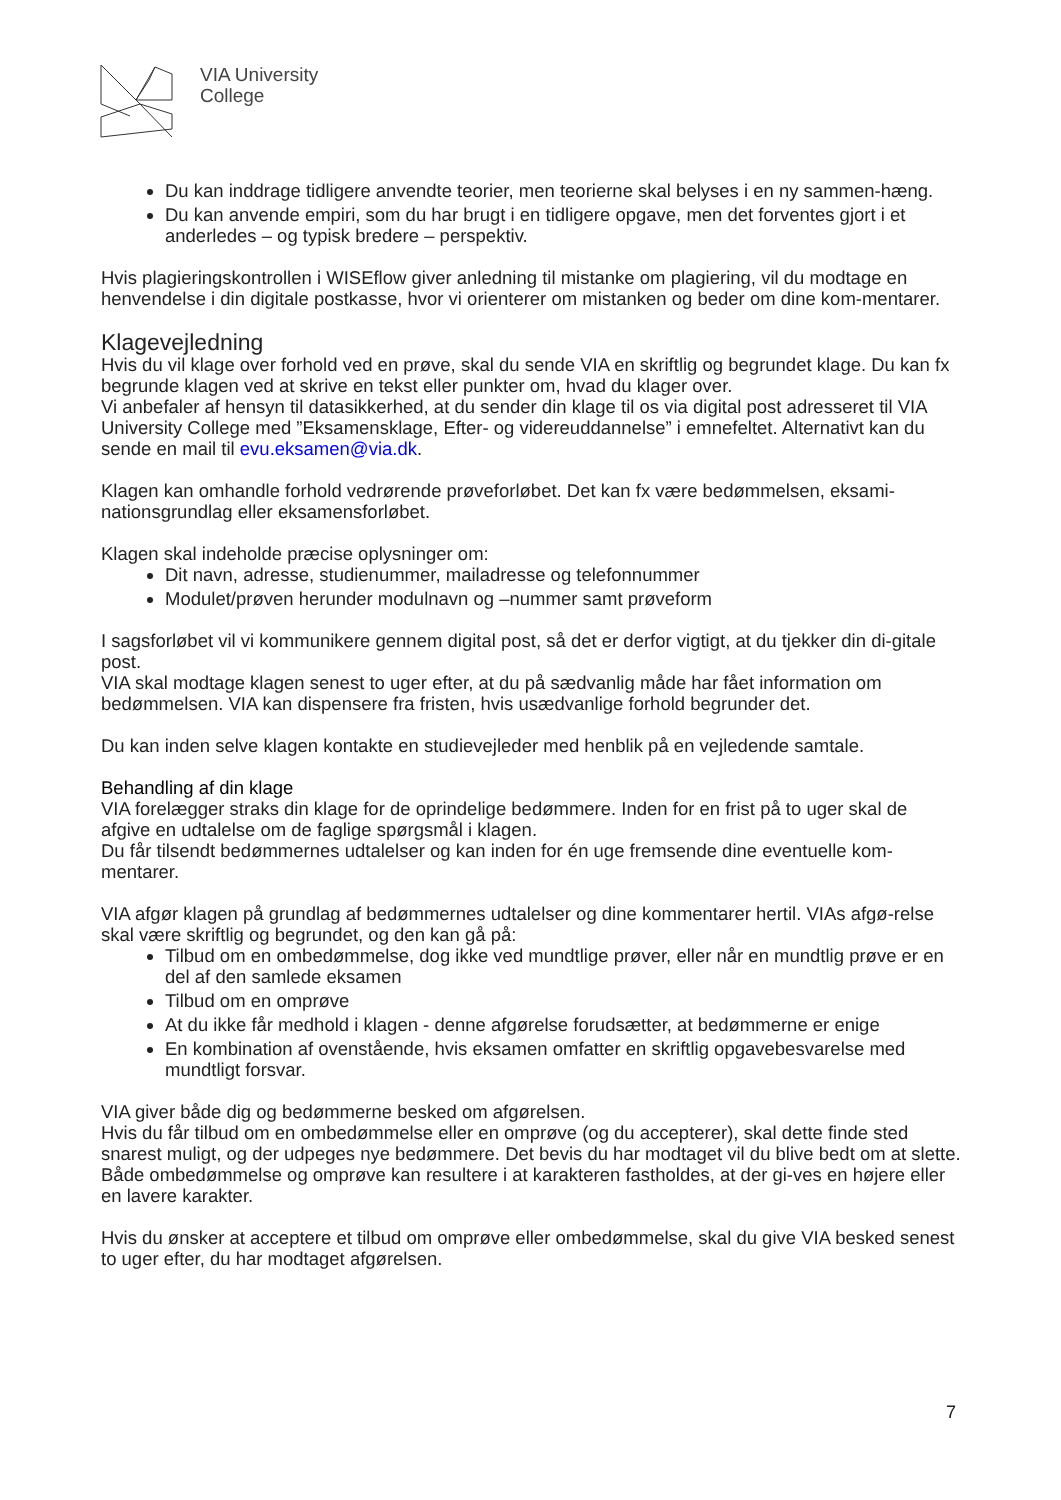VIA University
College
Du kan inddrage tidligere anvendte teorier, men teorierne skal belyses i en ny sammen-hæng.
Du kan anvende empiri, som du har brugt i en tidligere opgave, men det forventes gjort i et anderledes – og typisk bredere – perspektiv.
Hvis plagieringskontrollen i WISEflow giver anledning til mistanke om plagiering, vil du modtage en henvendelse i din digitale postkasse, hvor vi orienterer om mistanken og beder om dine kom-mentarer.
Klagevejledning
Hvis du vil klage over forhold ved en prøve, skal du sende VIA en skriftlig og begrundet klage. Du kan fx begrunde klagen ved at skrive en tekst eller punkter om, hvad du klager over.
Vi anbefaler af hensyn til datasikkerhed, at du sender din klage til os via digital post adresseret til VIA University College med ”Eksamensklage, Efter- og videreuddannelse” i emnefeltet. Alternativt kan du sende en mail til evu.eksamen@via.dk.
Klagen kan omhandle forhold vedrørende prøveforløbet. Det kan fx være bedømmelsen, eksami-nationsgrundlag eller eksamensforløbet.
Klagen skal indeholde præcise oplysninger om:
Dit navn, adresse, studienummer, mailadresse og telefonnummer
Modulet/prøven herunder modulnavn og –nummer samt prøveform
I sagsforløbet vil vi kommunikere gennem digital post, så det er derfor vigtigt, at du tjekker din di-gitale post.
VIA skal modtage klagen senest to uger efter, at du på sædvanlig måde har fået information om bedømmelsen. VIA kan dispensere fra fristen, hvis usædvanlige forhold begrunder det.
Du kan inden selve klagen kontakte en studievejleder med henblik på en vejledende samtale.
Behandling af din klage
VIA forelægger straks din klage for de oprindelige bedømmere. Inden for en frist på to uger skal de afgive en udtalelse om de faglige spørgsmål i klagen.
Du får tilsendt bedømmernes udtalelser og kan inden for én uge fremsende dine eventuelle kom-mentarer.
VIA afgør klagen på grundlag af bedømmernes udtalelser og dine kommentarer hertil. VIAs afgø-relse skal være skriftlig og begrundet, og den kan gå på:
Tilbud om en ombedømmelse, dog ikke ved mundtlige prøver, eller når en mundtlig prøve er en del af den samlede eksamen
Tilbud om en omprøve
At du ikke får medhold i klagen - denne afgørelse forudsætter, at bedømmerne er enige
En kombination af ovenstående, hvis eksamen omfatter en skriftlig opgavebesvarelse med mundtligt forsvar.
VIA giver både dig og bedømmerne besked om afgørelsen.
Hvis du får tilbud om en ombedømmelse eller en omprøve (og du accepterer), skal dette finde sted snarest muligt, og der udpeges nye bedømmere. Det bevis du har modtaget vil du blive bedt om at slette. Både ombedømmelse og omprøve kan resultere i at karakteren fastholdes, at der gi-ves en højere eller en lavere karakter.
Hvis du ønsker at acceptere et tilbud om omprøve eller ombedømmelse, skal du give VIA besked senest to uger efter, du har modtaget afgørelsen.
7